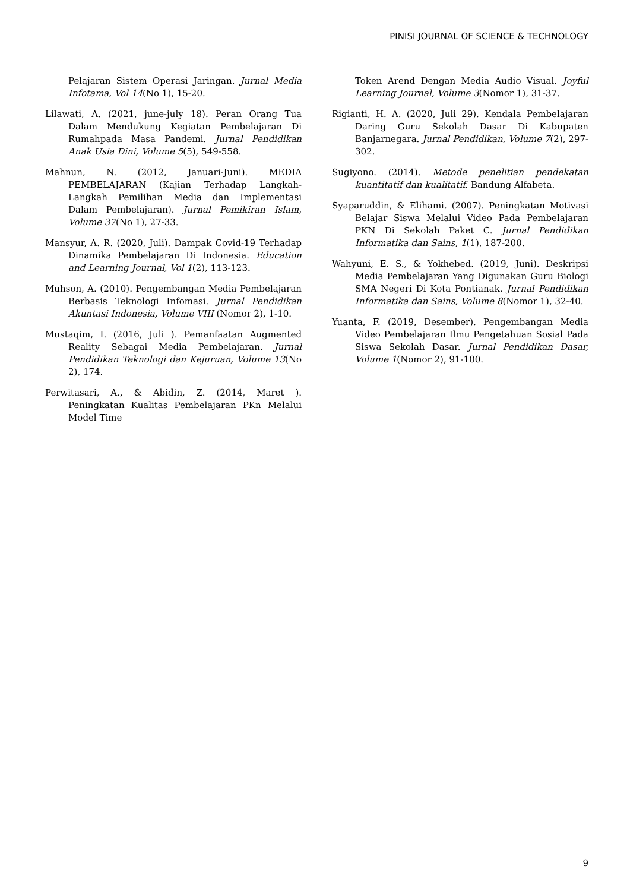PINISI JOURNAL OF SCIENCE & TECHNOLOGY
Pelajaran Sistem Operasi Jaringan. Jurnal Media Infotama, Vol 14(No 1), 15-20.
Lilawati, A. (2021, june-july 18). Peran Orang Tua Dalam Mendukung Kegiatan Pembelajaran Di Rumahpada Masa Pandemi. Jurnal Pendidikan Anak Usia Dini, Volume 5(5), 549-558.
Mahnun, N. (2012, Januari-Juni). MEDIA PEMBELAJARAN (Kajian Terhadap Langkah-Langkah Pemilihan Media dan Implementasi Dalam Pembelajaran). Jurnal Pemikiran Islam, Volume 37(No 1), 27-33.
Mansyur, A. R. (2020, Juli). Dampak Covid-19 Terhadap Dinamika Pembelajaran Di Indonesia. Education and Learning Journal, Vol 1(2), 113-123.
Muhson, A. (2010). Pengembangan Media Pembelajaran Berbasis Teknologi Infomasi. Jurnal Pendidikan Akuntasi Indonesia, Volume VIII (Nomor 2), 1-10.
Mustaqim, I. (2016, Juli ). Pemanfaatan Augmented Reality Sebagai Media Pembelajaran. Jurnal Pendidikan Teknologi dan Kejuruan, Volume 13(No 2), 174.
Perwitasari, A., & Abidin, Z. (2014, Maret ). Peningkatan Kualitas Pembelajaran PKn Melalui Model Time
Token Arend Dengan Media Audio Visual. Joyful Learning Journal, Volume 3(Nomor 1), 31-37.
Rigianti, H. A. (2020, Juli 29). Kendala Pembelajaran Daring Guru Sekolah Dasar Di Kabupaten Banjarnegara. Jurnal Pendidikan, Volume 7(2), 297-302.
Sugiyono. (2014). Metode penelitian pendekatan kuantitatif dan kualitatif. Bandung Alfabeta.
Syaparuddin, & Elihami. (2007). Peningkatan Motivasi Belajar Siswa Melalui Video Pada Pembelajaran PKN Di Sekolah Paket C. Jurnal Pendidikan Informatika dan Sains, 1(1), 187-200.
Wahyuni, E. S., & Yokhebed. (2019, Juni). Deskripsi Media Pembelajaran Yang Digunakan Guru Biologi SMA Negeri Di Kota Pontianak. Jurnal Pendidikan Informatika dan Sains, Volume 8(Nomor 1), 32-40.
Yuanta, F. (2019, Desember). Pengembangan Media Video Pembelajaran Ilmu Pengetahuan Sosial Pada Siswa Sekolah Dasar. Jurnal Pendidikan Dasar, Volume 1(Nomor 2), 91-100.
9